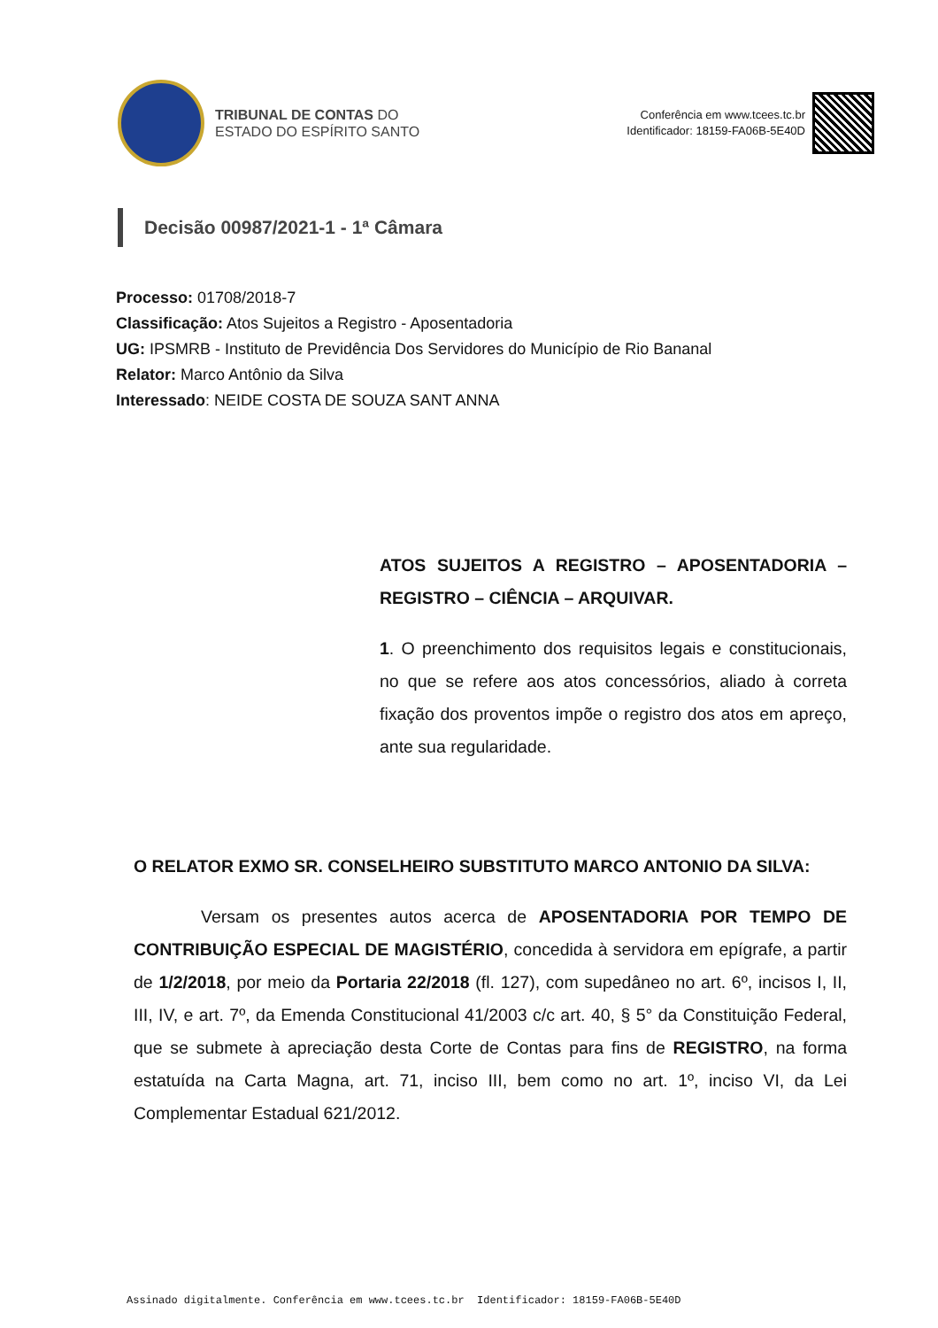TRIBUNAL DE CONTAS DO
ESTADO DO ESPÍRITO SANTO
Conferência em www.tcees.tc.br
Identificador: 18159-FA06B-5E40D
Decisão 00987/2021-1 - 1ª Câmara
Processo: 01708/2018-7
Classificação: Atos Sujeitos a Registro - Aposentadoria
UG: IPSMRB - Instituto de Previdência Dos Servidores do Município de Rio Bananal
Relator: Marco Antônio da Silva
Interessado: NEIDE COSTA DE SOUZA SANT ANNA
ATOS SUJEITOS A REGISTRO – APOSENTADORIA – REGISTRO – CIÊNCIA – ARQUIVAR.
1. O preenchimento dos requisitos legais e constitucionais, no que se refere aos atos concessórios, aliado à correta fixação dos proventos impõe o registro dos atos em apreço, ante sua regularidade.
O RELATOR EXMO SR. CONSELHEIRO SUBSTITUTO MARCO ANTONIO DA SILVA:
Versam os presentes autos acerca de APOSENTADORIA POR TEMPO DE CONTRIBUIÇÃO ESPECIAL DE MAGISTÉRIO, concedida à servidora em epígrafe, a partir de 1/2/2018, por meio da Portaria 22/2018 (fl. 127), com supedâneo no art. 6º, incisos I, II, III, IV, e art. 7º, da Emenda Constitucional 41/2003 c/c art. 40, § 5° da Constituição Federal, que se submete à apreciação desta Corte de Contas para fins de REGISTRO, na forma estatuída na Carta Magna, art. 71, inciso III, bem como no art. 1º, inciso VI, da Lei Complementar Estadual 621/2012.
Assinado digitalmente. Conferência em www.tcees.tc.br Identificador: 18159-FA06B-5E40D